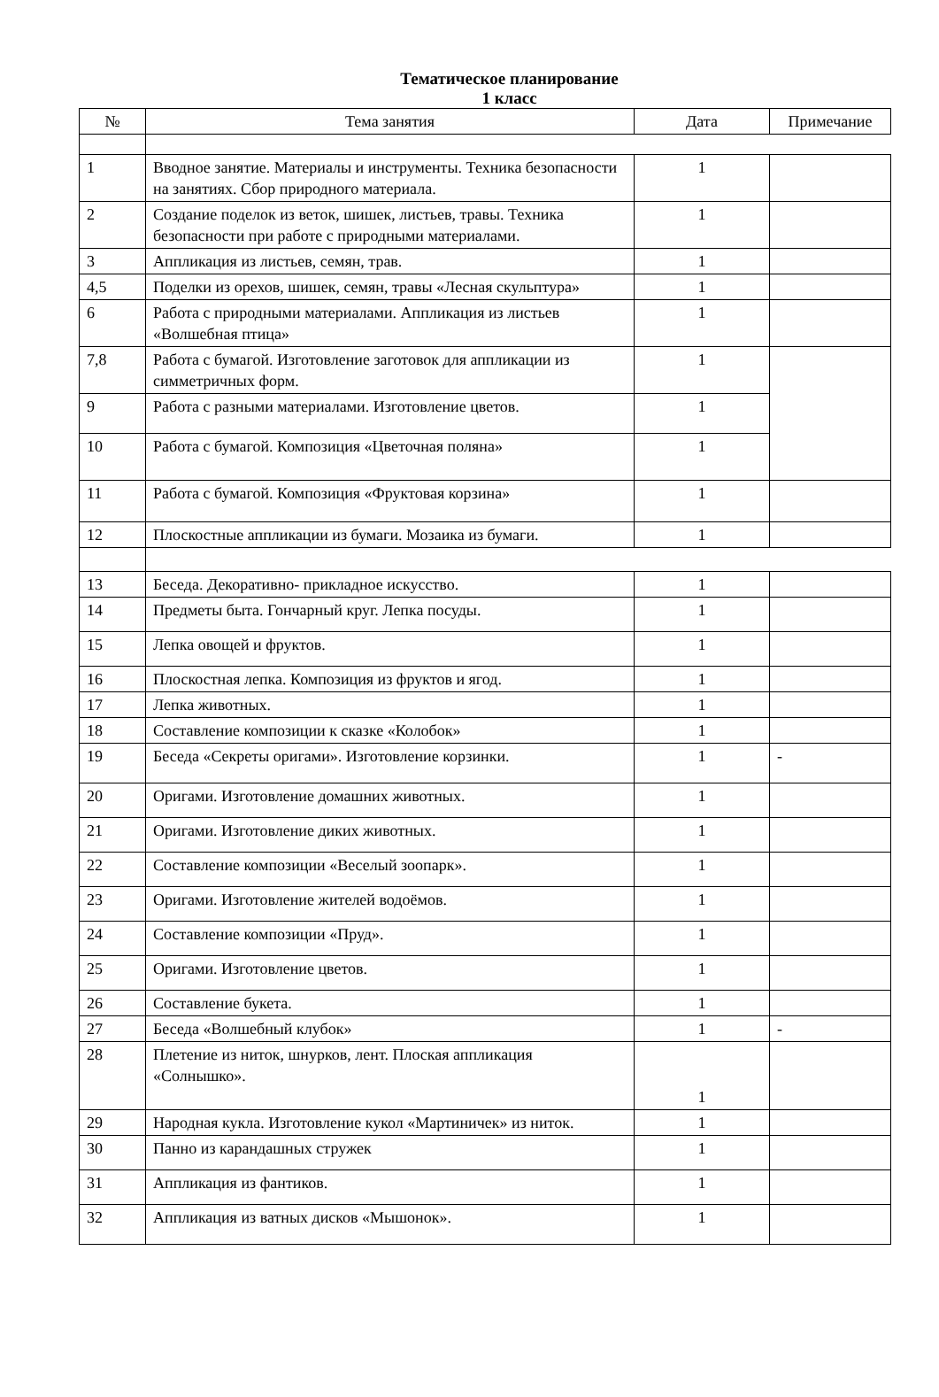Тематическое планирование
1 класс
| № | Тема занятия | Дата | Примечание |
| --- | --- | --- | --- |
| 1 | Вводное занятие. Материалы и инструменты. Техника безопасности на занятиях. Сбор природного материала. | 1 | |
| 2 | Создание поделок из веток, шишек, листьев, травы. Техника безопасности при работе с природными материалами. | 1 | |
| 3 | Аппликация из листьев, семян, трав. | 1 | |
| 4,5 | Поделки из орехов, шишек, семян, травы «Лесная скульптура» | 1 | |
| 6 | Работа с природными материалами. Аппликация из листьев «Волшебная птица» | 1 | |
| 7,8 | Работа с бумагой. Изготовление заготовок для аппликации из симметричных форм. | 1 | |
| 9 | Работа с разными материалами. Изготовление цветов. | 1 | |
| 10 | Работа с бумагой. Композиция «Цветочная поляна» | 1 | |
| 11 | Работа с бумагой. Композиция «Фруктовая корзина» | 1 | |
| 12 | Плоскостные аппликации из бумаги. Мозаика из бумаги. | 1 | |
| 13 | Беседа. Декоративно- прикладное искусство. | 1 | |
| 14 | Предметы быта. Гончарный круг. Лепка посуды. | 1 | |
| 15 | Лепка овощей и фруктов. | 1 | |
| 16 | Плоскостная лепка. Композиция из фруктов и ягод. | 1 | |
| 17 | Лепка животных. | 1 | |
| 18 | Составление композиции к сказке «Колобок» | 1 | |
| 19 | Беседа «Секреты оригами». Изготовление корзинки. | 1 | - |
| 20 | Оригами. Изготовление домашних животных. | 1 | |
| 21 | Оригами. Изготовление диких животных. | 1 | |
| 22 | Составление композиции «Веселый зоопарк». | 1 | |
| 23 | Оригами. Изготовление жителей водоёмов. | 1 | |
| 24 | Составление композиции «Пруд». | 1 | |
| 25 | Оригами. Изготовление цветов. | 1 | |
| 26 | Составление букета. | 1 | |
| 27 | Беседа «Волшебный клубок» | 1 | - |
| 28 | Плетение из ниток, шнурков, лент. Плоская аппликация «Солнышко». | 1 | |
| 29 | Народная кукла. Изготовление кукол «Мартиничек» из ниток. | 1 | |
| 30 | Панно из карандашных стружек | 1 | |
| 31 | Аппликация из фантиков. | 1 | |
| 32 | Аппликация из ватных дисков «Мышонок». | 1 | |